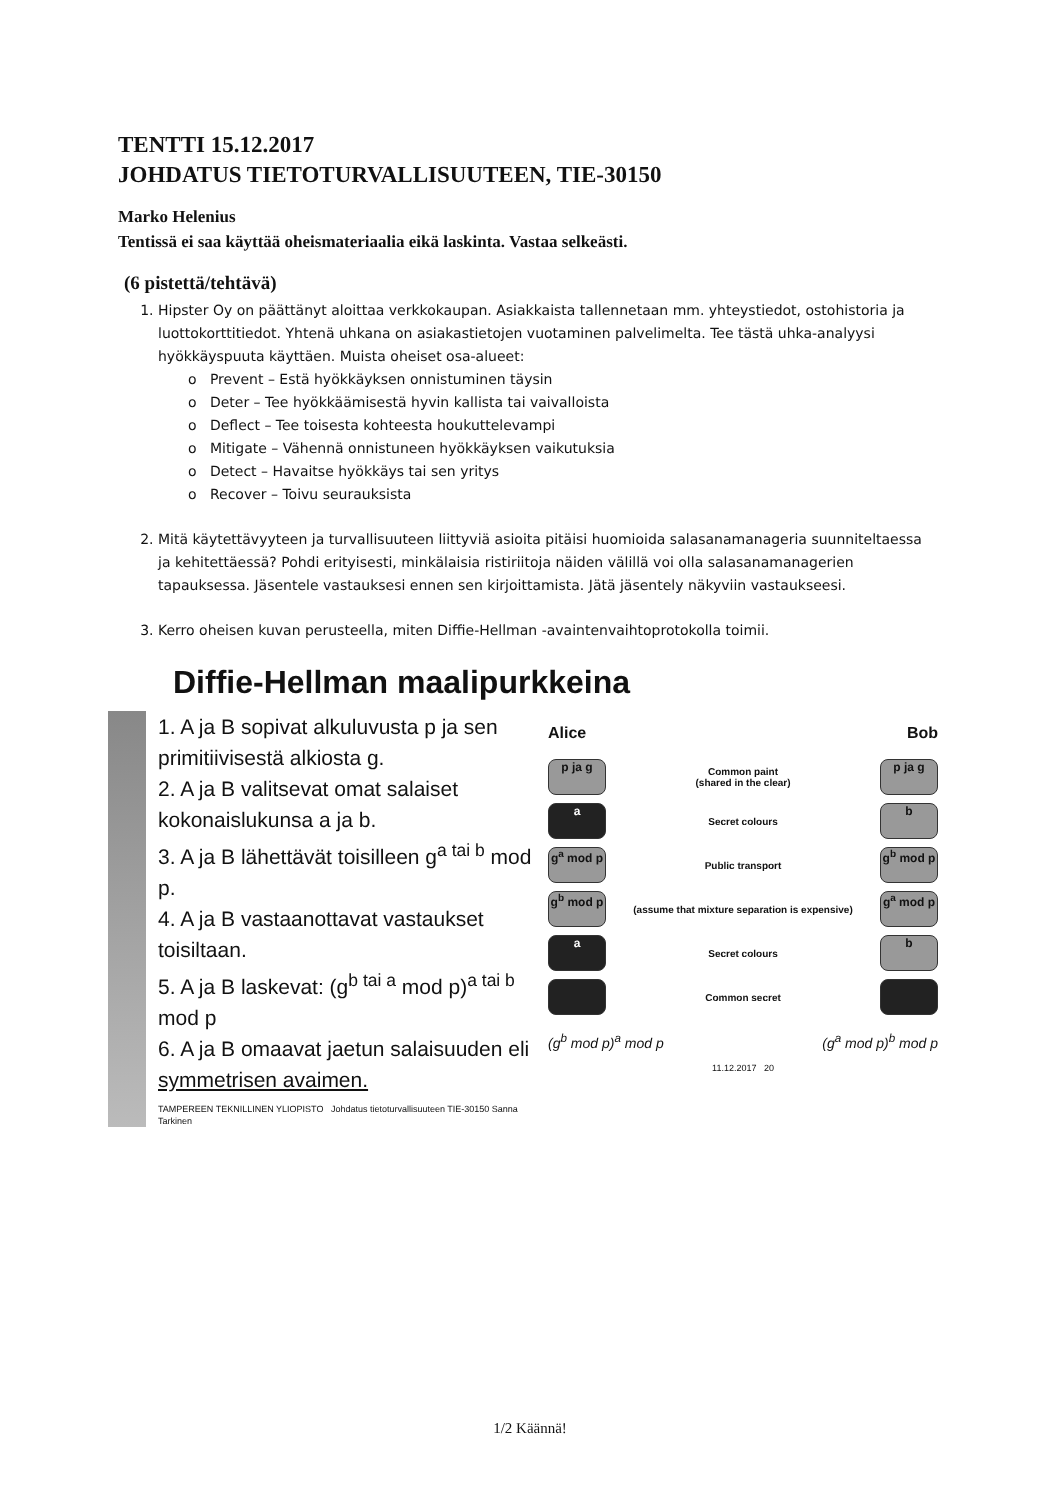TENTTI 15.12.2017
JOHDATUS TIETOTURVALLISUUTEEN, TIE-30150
Marko Helenius
Tentissä ei saa käyttää oheismateriaalia eikä laskinta. Vastaa selkeästi.
(6 pistettä/tehtävä)
1. Hipster Oy on päättänyt aloittaa verkkokaupan. Asiakkaista tallennetaan mm. yhteystiedot, ostohistoria ja luottokorttitiedot. Yhtenä uhkana on asiakastietojen vuotaminen palvelimelta. Tee tästä uhka-analyysi hyökkäyspuuta käyttäen. Muista oheiset osa-alueet:
o Prevent – Estä hyökkäyksen onnistuminen täysin
o Deter – Tee hyökkäämisestä hyvin kallista tai vaivalloista
o Deflect – Tee toisesta kohteesta houkuttelevampi
o Mitigate – Vähennä onnistuneen hyökkäyksen vaikutuksia
o Detect – Havaitse hyökkäys tai sen yritys
o Recover – Toivu seurauksista
2. Mitä käytettävyyteen ja turvallisuuteen liittyviä asioita pitäisi huomioida salasanamanageria suunniteltaessa ja kehitettäessä? Pohdi erityisesti, minkälaisia ristiriitoja näiden välillä voi olla salasanamanagerien tapauksessa. Jäsentele vastauksesi ennen sen kirjoittamista. Jätä jäsentely näkyviin vastaukseesi.
3. Kerro oheisen kuvan perusteella, miten Diffie-Hellman -avaintenvaihtoprotokolla toimii.
Diffie-Hellman maalipurkkeina
1. A ja B sopivat alkuluvusta p ja sen primitiivisestä alkiosta g.
2. A ja B valitsevat omat salaiset kokonaislukunsa a ja b.
3. A ja B lähettävät toisilleen g<sup>a tai b</sup> mod p.
4. A ja B vastaanottavat vastaukset toisiltaan.
5. A ja B laskevat: (g<sup>b tai a</sup> mod p)<sup>a tai b</sup> mod p
6. A ja B omaavat jaetun salaisuuden eli symmetrisen avaimen.
TAMPEREEN TEKNILLINEN YLIOPISTO Johdatus tietoturvallisuuteen TIE-30150 Sanna Tarkinen
Alice Bob
p ja g
Common paint
(shared in the clear)
p ja g
a
Secret colours
b
g<sup>a</sup> mod p
Public transport
g<sup>b</sup> mod p
g<sup>b</sup> mod p
(assume that mixture separation is expensive)
g<sup>a</sup> mod p
a
Secret colours
b
Common secret
(g<sup>b</sup> mod p)<sup>a</sup> mod p (g<sup>a</sup> mod p)<sup>b</sup> mod p
11.12.2017 20
1/2 Käännä!